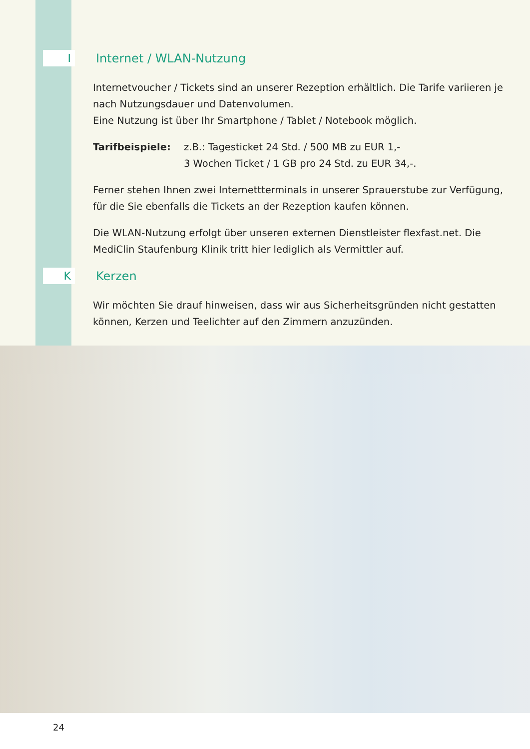I
Internet / WLAN-Nutzung
Internetvoucher / Tickets sind an unserer Rezeption erhältlich. Die Tarife variieren je nach Nutzungsdauer und Datenvolumen.
Eine Nutzung ist über Ihr Smartphone / Tablet / Notebook möglich.
Tarifbeispiele: z.B.: Tagesticket 24 Std. / 500 MB zu EUR 1,-
3 Wochen Ticket / 1 GB pro 24 Std. zu EUR 34,-.
Ferner stehen Ihnen zwei Internettterminals in unserer Sprauerstube zur Verfügung, für die Sie ebenfalls die Tickets an der Rezeption kaufen können.
Die WLAN-Nutzung erfolgt über unseren externen Dienstleister flexfast.net. Die MediClin Staufenburg Klinik tritt hier lediglich als Vermittler auf.
K
Kerzen
Wir möchten Sie drauf hinweisen, dass wir aus Sicherheitsgründen nicht gestatten können, Kerzen und Teelichter auf den Zimmern anzuzünden.
24